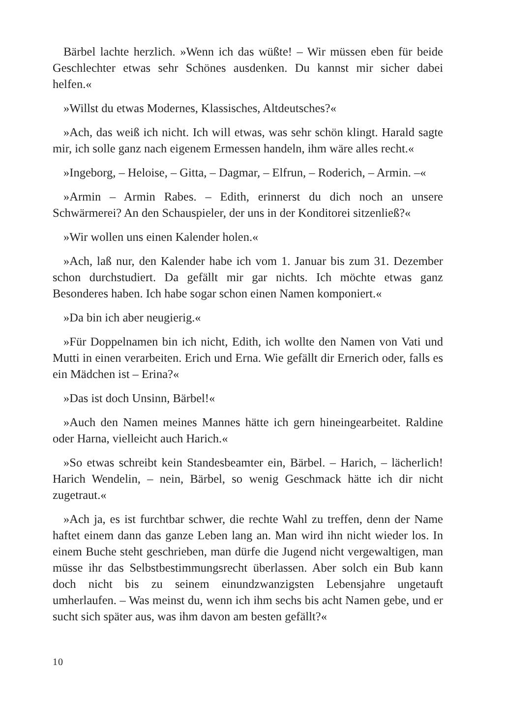Bärbel lachte herzlich. »Wenn ich das wüßte! – Wir müssen eben für beide Geschlechter etwas sehr Schönes ausdenken. Du kannst mir sicher dabei helfen.«
»Willst du etwas Modernes, Klassisches, Altdeutsches?«
»Ach, das weiß ich nicht. Ich will etwas, was sehr schön klingt. Harald sagte mir, ich solle ganz nach eigenem Ermessen handeln, ihm wäre alles recht.«
»Ingeborg, – Heloise, – Gitta, – Dagmar, – Elfrun, – Roderich, – Armin. –«
»Armin – Armin Rabes. – Edith, erinnerst du dich noch an unsere Schwärmerei? An den Schauspieler, der uns in der Konditorei sitzenließ?«
»Wir wollen uns einen Kalender holen.«
»Ach, laß nur, den Kalender habe ich vom 1. Januar bis zum 31. Dezember schon durchstudiert. Da gefällt mir gar nichts. Ich möchte etwas ganz Besonderes haben. Ich habe sogar schon einen Namen komponiert.«
»Da bin ich aber neugierig.«
»Für Doppelnamen bin ich nicht, Edith, ich wollte den Namen von Vati und Mutti in einen verarbeiten. Erich und Erna. Wie gefällt dir Ernerich oder, falls es ein Mädchen ist – Erina?«
»Das ist doch Unsinn, Bärbel!«
»Auch den Namen meines Mannes hätte ich gern hineingearbeitet. Raldine oder Harna, vielleicht auch Harich.«
»So etwas schreibt kein Standesbeamter ein, Bärbel. – Harich, – lächerlich! Harich Wendelin, – nein, Bärbel, so wenig Geschmack hätte ich dir nicht zugetraut.«
»Ach ja, es ist furchtbar schwer, die rechte Wahl zu treffen, denn der Name haftet einem dann das ganze Leben lang an. Man wird ihn nicht wieder los. In einem Buche steht geschrieben, man dürfe die Jugend nicht vergewaltigen, man müsse ihr das Selbstbestimmungsrecht überlassen. Aber solch ein Bub kann doch nicht bis zu seinem einundzwanzigsten Lebensjahre ungetauft umherlaufen. – Was meinst du, wenn ich ihm sechs bis acht Namen gebe, und er sucht sich später aus, was ihm davon am besten gefällt?«
10